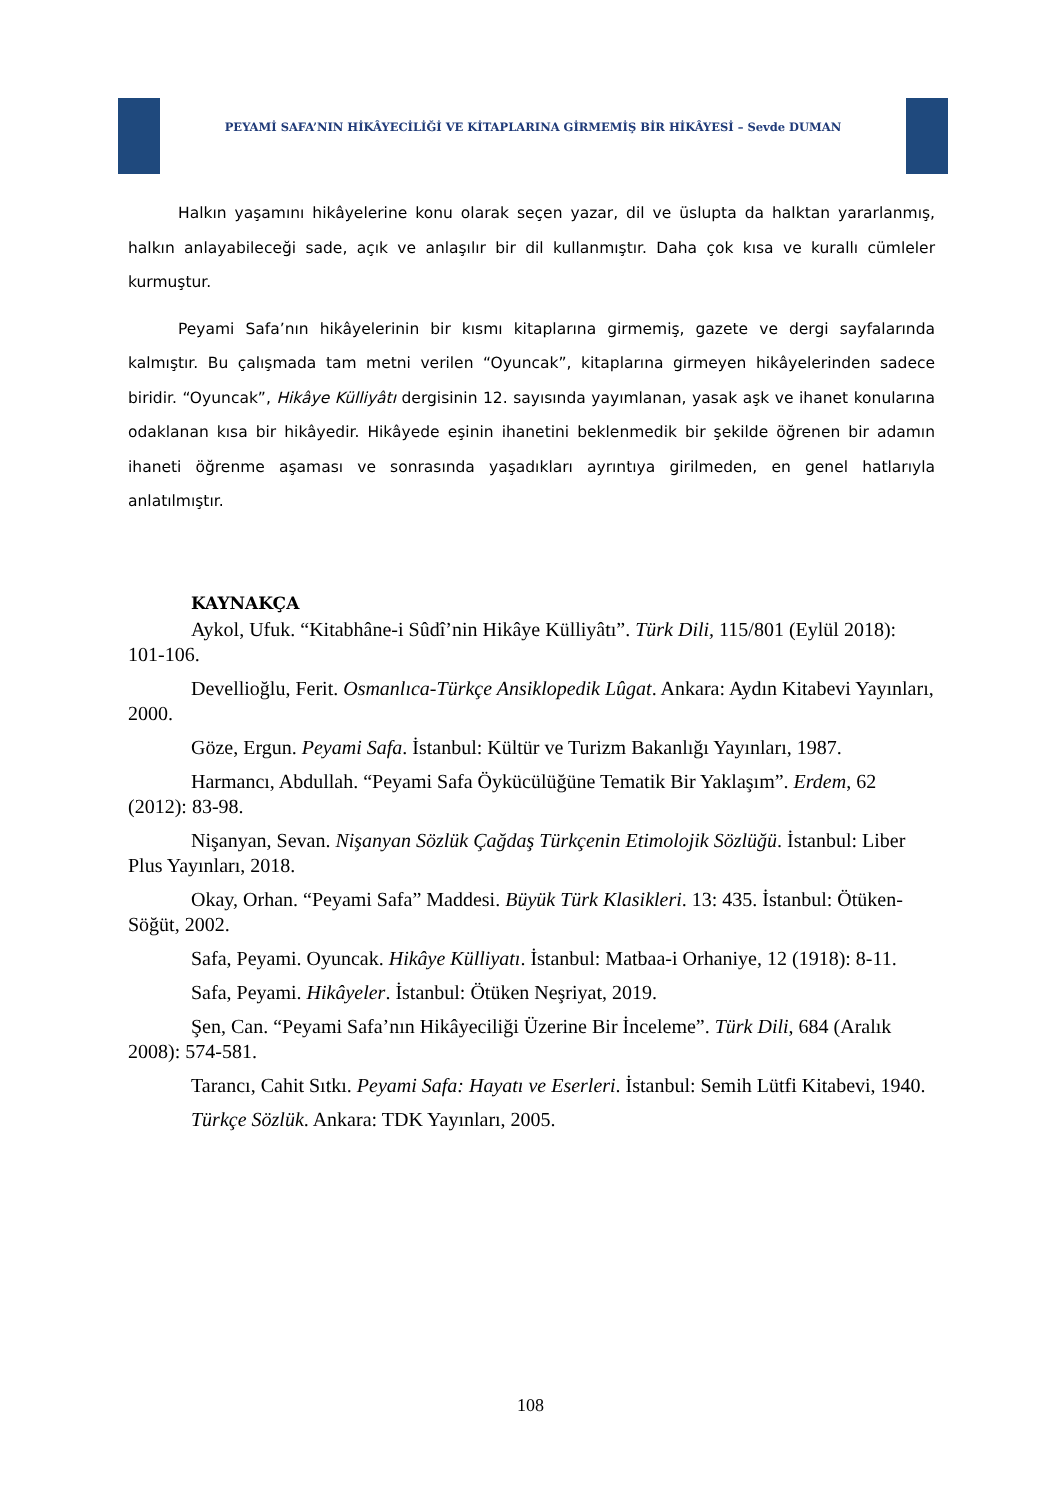PEYAMİ SAFA’NIN HİKÂYECİLİĞİ VE KİTAPLARINA GİRMEMİŞ BİR HİKÂYESİ – Sevde DUMAN
Halkın yaşamını hikâyelerine konu olarak seçen yazar, dil ve üslupta da halktan yararlanmış, halkın anlayabileceği sade, açık ve anlaşılır bir dil kullanmıştır. Daha çok kısa ve kurallı cümleler kurmuştur.
Peyami Safa’nın hikâyelerinin bir kısmı kitaplarına girmemiş, gazete ve dergi sayfalarında kalmıştır. Bu çalışmada tam metni verilen “Oyuncak”, kitaplarına girmeyen hikâyelerinden sadece biridir. “Oyuncak”, Hikâye Külliyâtı dergisinin 12. sayısında yayımlanan, yasak aşk ve ihanet konularına odaklanan kısa bir hikâyedir. Hikâyede eşinin ihanetini beklenmedik bir şekilde öğrenen bir adamın ihaneti öğrenme aşaması ve sonrasında yaşadıkları ayrıntıya girilmeden, en genel hatlarıyla anlatılmıştır.
KAYNAKÇA
Aykol, Ufuk. “Kitabhâne-i Sûdî’nin Hikâye Külliyâtı”. Türk Dili, 115/801 (Eylül 2018): 101-106.
Devellioğlu, Ferit. Osmanlıca-Türkçe Ansiklopedik Lûgat. Ankara: Aydın Kitabevi Yayınları, 2000.
Göze, Ergun. Peyami Safa. İstanbul: Kültür ve Turizm Bakanlığı Yayınları, 1987.
Harmancı, Abdullah. “Peyami Safa Öykücülüğüne Tematik Bir Yaklaşım”. Erdem, 62 (2012): 83-98.
Nişanyan, Sevan. Nişanyan Sözlük Çağdaş Türkçenin Etimolojik Sözlüğü. İstanbul: Liber Plus Yayınları, 2018.
Okay, Orhan. “Peyami Safa” Maddesi. Büyük Türk Klasikleri. 13: 435. İstanbul: Ötüken-Söğüt, 2002.
Safa, Peyami. Oyuncak. Hikâye Külliyatı. İstanbul: Matbaa-i Orhaniye, 12 (1918): 8-11.
Safa, Peyami. Hikâyeler. İstanbul: Ötüken Neşriyat, 2019.
Şen, Can. “Peyami Safa’nın Hikâyeciliği Üzerine Bir İnceleme”. Türk Dili, 684 (Aralık 2008): 574-581.
Tarancı, Cahit Sıtkı. Peyami Safa: Hayatı ve Eserleri. İstanbul: Semih Lütfi Kitabevi, 1940.
Türkçe Sözlük. Ankara: TDK Yayınları, 2005.
108